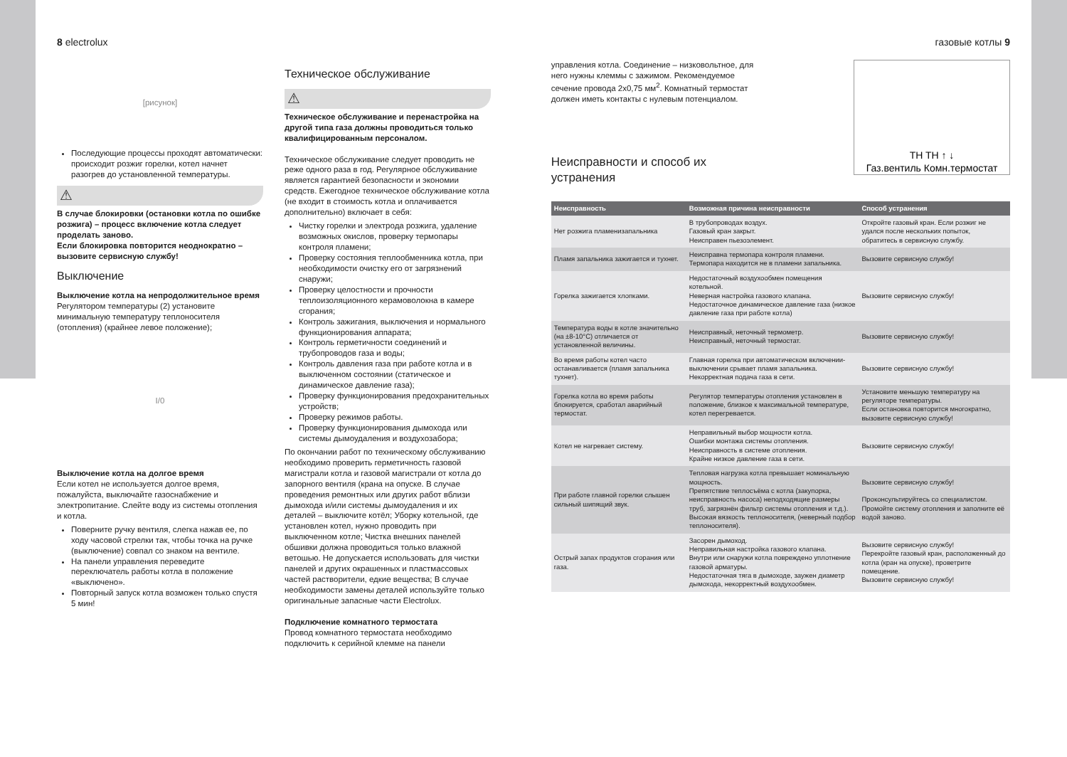8 electrolux
[рисунок]
Последующие процессы проходят автоматически: происходит розжиг горелки, котел начнет разогрев до установленной температуры.
⚠
В случае блокировки (остановки котла по ошибке розжига) – процесс включение котла следует проделать заново.
Если блокировка повторится неоднократно – вызовите сервисную службу!
Выключение
Выключение котла на непродолжительное время
Регулятором температуры (2) установите минимальную температуру теплоносителя (отопления) (крайнее левое положение);
I/0
Выключение котла на долгое время
Если котел не используется долгое время, пожалуйста, выключайте газоснабжение и электропитание. Слейте воду из системы отопления и котла.
Поверните ручку вентиля, слегка нажав ее, по ходу часовой стрелки так, чтобы точка на ручке (выключение) совпал со знаком на вентиле.
На панели управления переведите переключатель работы котла в положение «выключено».
Повторный запуск котла возможен только спустя 5 мин!
Техническое обслуживание
⚠
Техническое обслуживание и перенастройка на другой типа газа должны проводиться только квалифицированным персоналом.
Техническое обслуживание следует проводить не реже одного раза в год. Регулярное обслуживание является гарантией безопасности и экономии средств. Ежегодное техническое обслуживание котла (не входит в стоимость котла и оплачивается дополнительно) включает в себя:
Чистку горелки и электрода розжига, удаление возможных окислов, проверку термопары контроля пламени;
Проверку состояния теплообменника котла, при необходимости очистку его от загрязнений снаружи;
Проверку целостности и прочности теплоизоляционного керамоволокна в камере сгорания;
Контроль зажигания, выключения и нормального функционирования аппарата;
Контроль герметичности соединений и трубопроводов газа и воды;
Контроль давления газа при работе котла и в выключенном состоянии (статическое и динамическое давление газа);
Проверку функционирования предохранительных устройств;
Проверку режимов работы.
Проверку функционирования дымохода или системы дымоудаления и воздухозабора;
По окончании работ по техническому обслуживанию необходимо проверить герметичность газовой магистрали котла и газовой магистрали от котла до запорного вентиля (крана на опуске. В случае проведения ремонтных или других работ вблизи дымохода и/или системы дымоудаления и их деталей – выключите котёл; Уборку котельной, где установлен котел, нужно проводить при выключенном котле; Чистка внешних панелей обшивки должна проводиться только влажной ветошью. Не допускается использовать для чистки панелей и других окрашенных и пластмассовых частей растворители, едкие вещества; В случае необходимости замены деталей используйте только оригинальные запасные части Electrolux.
Подключение комнатного термостата
Провод комнатного термостата необходимо подключить к серийной клемме на панели
газовые котлы 9
управления котла. Соединение – низковольтное, для него нужны клеммы с зажимом. Рекомендуемое сечение провода 2х0,75 мм<sup>2</sup>. Комнатный термостат должен иметь контакты с нулевым потенциалом.
Неисправности и способ их устранения
TH TH ↑ ↓
Газ.вентиль Комн.термостат
| Неисправность | Возможная причина неисправности | Способ устранения |
| --- | --- | --- |
| Нет розжига пламенизапальника | В трубопроводах воздух. Газовый кран закрыт. Неисправен пьезоэлемент. | Откройте газовый кран. Если розжиг не удался после нескольких попыток, обратитесь в сервисную службу. |
| Пламя запальника зажигается и тухнет. | Неисправна термопара контроля пламени. Термопара находится не в пламени запальника. | Вызовите сервисную службу! |
| Горелка зажигается хлопками. | Недостаточный воздухообмен помещения котельной. Неверная настройка газового клапана. Недостаточное динамическое давление газа (низкое давление газа при работе котла) | Вызовите сервисную службу! |
| Температура воды в котле значительно (на ±8-10°С) отличается от установленной величины. | Неисправный, неточный термометр. Неисправный, неточный термостат. | Вызовите сервисную службу! |
| Во время работы котел часто останавливается (пламя запальника тухнет). | Главная горелка при автоматическом включении-выключении срывает пламя запальника. Некорректная подача газа в сети. | Вызовите сервисную службу! |
| Горелка котла во время работы блокируется, сработал аварийный термостат. | Регулятор температуры отопления установлен в положение, близкое к максимальной температуре, котел перегревается. | Установите меньшую температуру на регуляторе температуры. Если остановка повторится многократно, вызовите сервисную службу! |
| Котел не нагревает систему. | Неправильный выбор мощности котла. Ошибки монтажа системы отопления. Неисправность в системе отопления. Крайне низкое давление газа в сети. | Вызовите сервисную службу! |
| При работе главной горелки слышен сильный шипящий звук. | Тепловая нагрузка котла превышает номинальную мощность. Препятствие теплосъёма с котла (закупорка, неисправность насоса) неподходящие размеры труб, загрязнён фильтр системы отопления и т.д.). Высокая вязкость теплоносителя, (неверный подбор теплоносителя). | Вызовите сервисную службу! Проконсультируйтесь со специалистом. Промойте систему отопления и заполните её водой заново. |
| Острый запах продуктов сгорания или газа. | Засорен дымоход. Неправильная настройка газового клапана. Внутри или снаружи котла повреждено уплотнение газовой арматуры. Недостаточная тяга в дымоходе, заужен диаметр дымохода, некорректный воздухообмен. | Вызовите сервисную службу! Перекройте газовый кран, расположенный до котла (кран на опуске), проветрите помещение. Вызовите сервисную службу! |